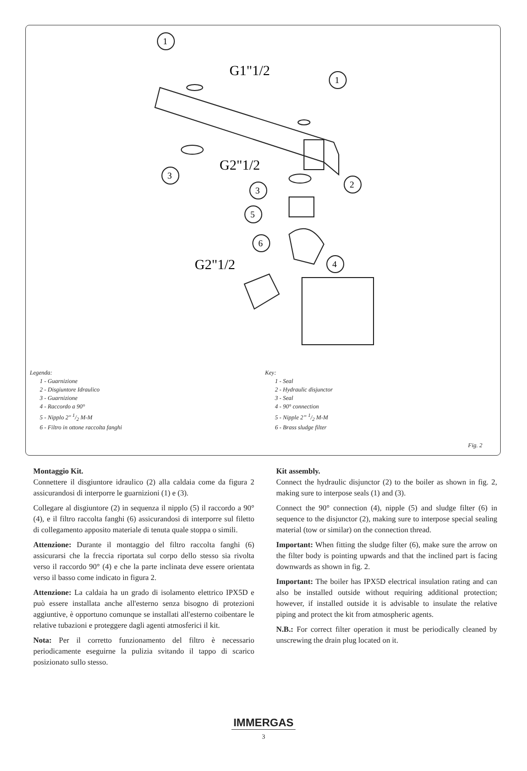1
1
3
3
2
5
6
4
G1"1/2
G2"1/2
G2"1/2
Legenda:
1 - Guarnizione
2 - Disgiuntore Idraulico
3 - Guarnizione
4 - Raccordo a 90°
5 - Nipplo 2" 1/2 M-M
6 - Filtro in ottone raccolta fanghi
Key:
1 - Seal
2 - Hydraulic disjunctor
3 - Seal
4 - 90° connection
5 - Nipple 2” 1/2 M-M
6 - Brass sludge filter
Fig. 2
Montaggio Kit.
Connettere il disgiuntore idraulico (2) alla caldaia come da figura 2 assicurandosi di interporre le guarnizioni (1) e (3).
Collegare al disgiuntore (2) in sequenza il nipplo (5) il raccordo a 90° (4), e il filtro raccolta fanghi (6) assicurandosi di interporre sul filetto di collegamento apposito materiale di tenuta quale stoppa o simili.
Attenzione: Durante il montaggio del filtro raccolta fanghi (6) assicurarsi che la freccia riportata sul corpo dello stesso sia rivolta verso il raccordo 90° (4) e che la parte inclinata deve essere orientata verso il basso come indicato in figura 2.
Attenzione: La caldaia ha un grado di isolamento elettrico IPX5D e può essere installata anche all'esterno senza bisogno di protezioni aggiuntive, è opportuno comunque se installati all'esterno coibentare le relative tubazioni e proteggere dagli agenti atmosferici il kit.
Nota: Per il corretto funzionamento del filtro è necessario periodicamente eseguirne la pulizia svitando il tappo di scarico posizionato sullo stesso.
Kit assembly.
Connect the hydraulic disjunctor (2) to the boiler as shown in fig. 2, making sure to interpose seals (1) and (3).
Connect the 90° connection (4), nipple (5) and sludge filter (6) in sequence to the disjunctor (2), making sure to interpose special sealing material (tow or similar) on the connection thread.
Important: When fitting the sludge filter (6), make sure the arrow on the filter body is pointing upwards and that the inclined part is facing downwards as shown in fig. 2.
Important: The boiler has IPX5D electrical insulation rating and can also be installed outside without requiring additional protection; however, if installed outside it is advisable to insulate the relative piping and protect the kit from atmospheric agents.
N.B.: For correct filter operation it must be periodically cleaned by unscrewing the drain plug located on it.
IMMERGAS
3